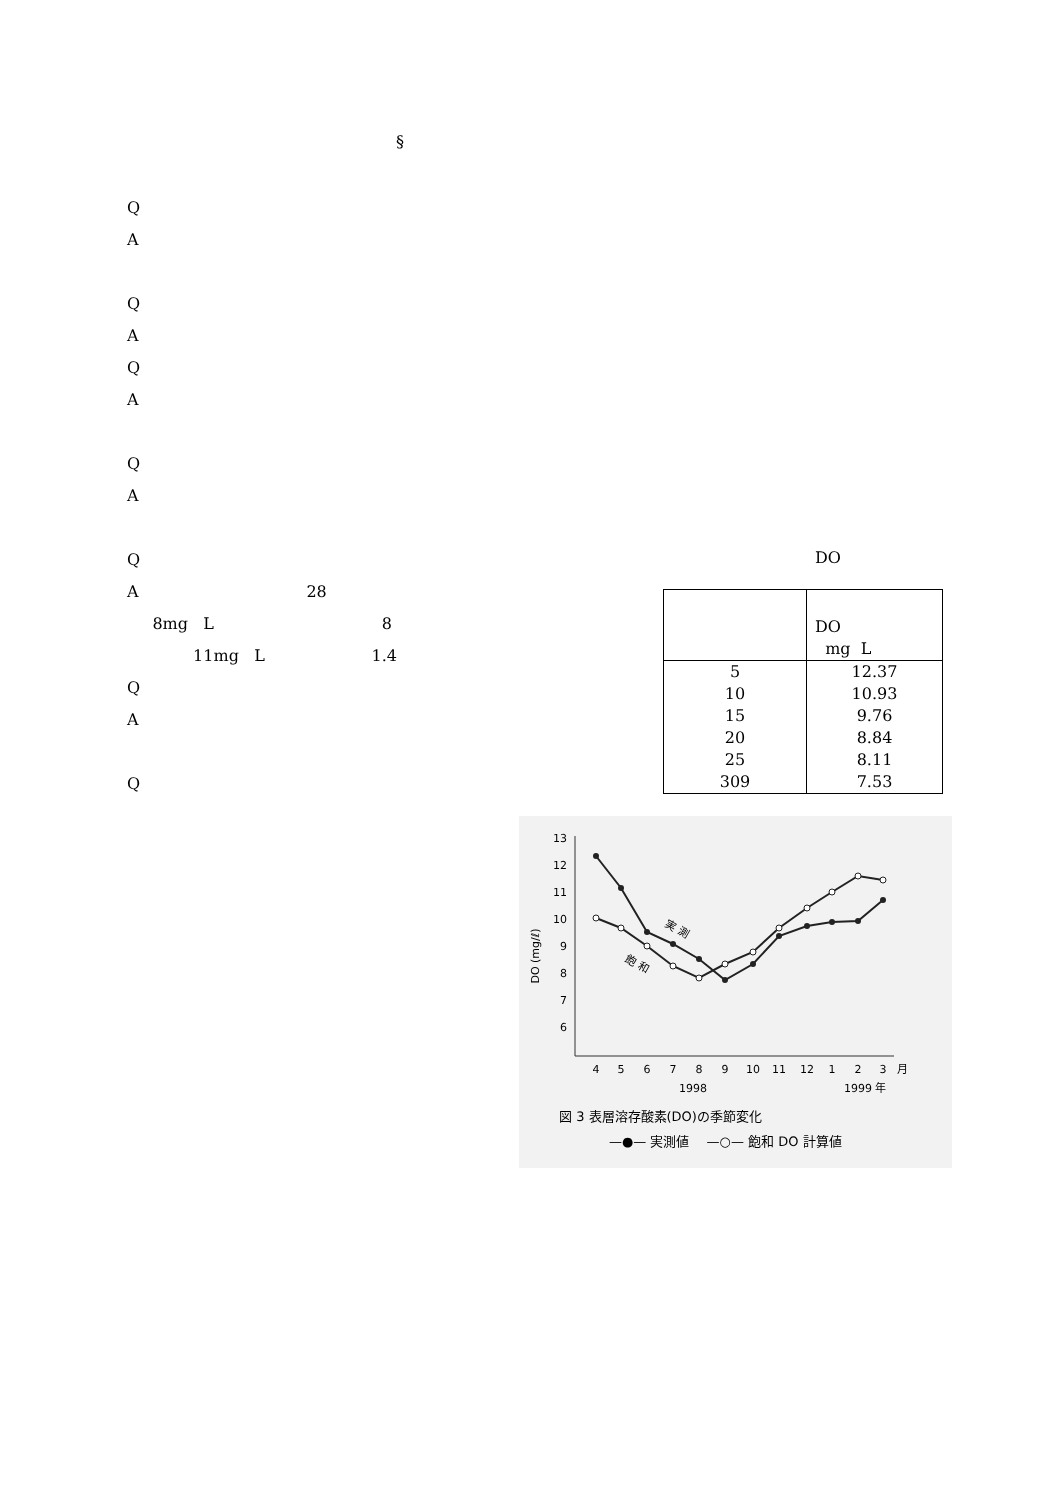§
Q
A
Q
A
Q
A
Q
A
Q
A 28
8mg L 8
11mg L 1.4
Q
A
Q
DO
| | DO mg L |
| --- | --- |
| 5 | 12.37 |
| 10 | 10.93 |
| 15 | 9.76 |
| 20 | 8.84 |
| 25 | 8.11 |
| 309 | 7.53 |
13
12
11
10
9
8
7
6
DO (mg/ℓ)
4
5
6
7
8
9
10
11
12
1
2
3
月
1998
1999 年
実 測
飽 和
図 3 表層溶存酸素(DO)の季節変化
—●— 実測値 　—○— 飽和 DO 計算値